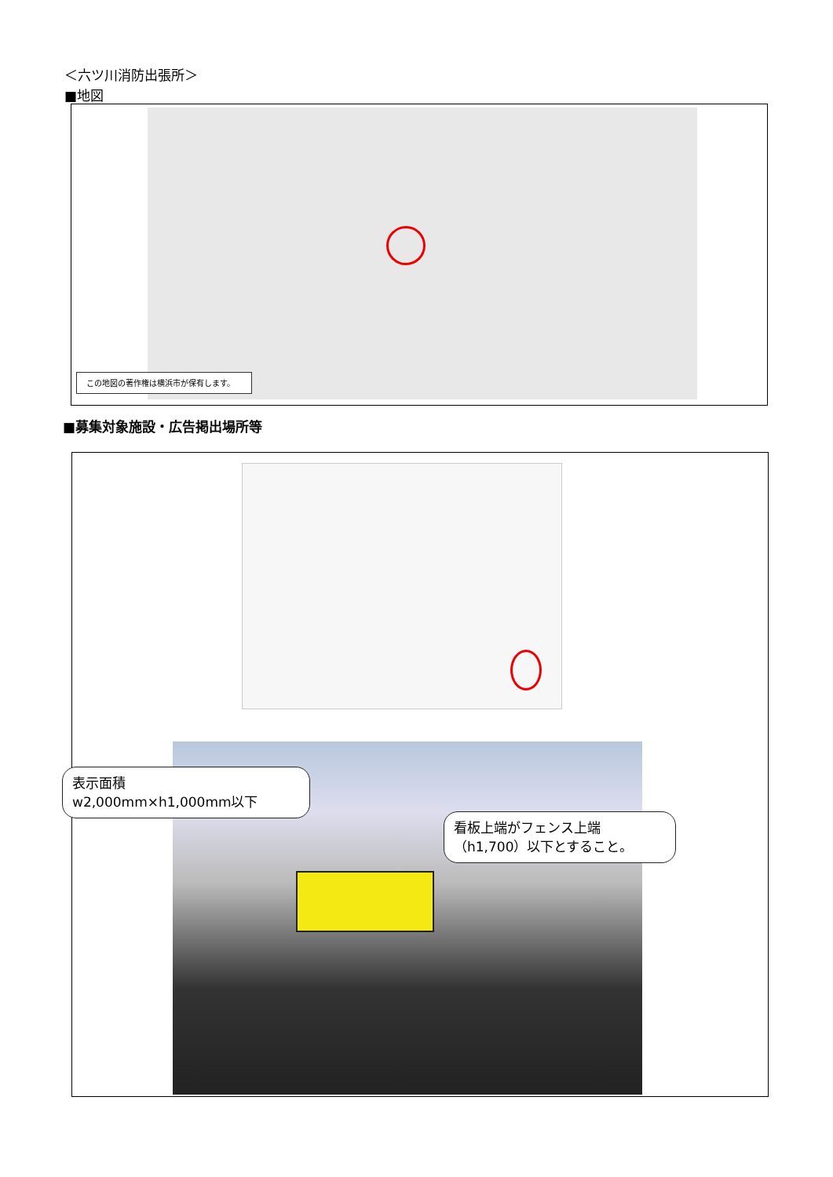＜六ツ川消防出張所＞
■地図
この地図の著作権は横浜市が保有します。
■募集対象施設・広告掲出場所等
表示面積
w2,000mm×h1,000mm以下
看板上端がフェンス上端
（h1,700）以下とすること。